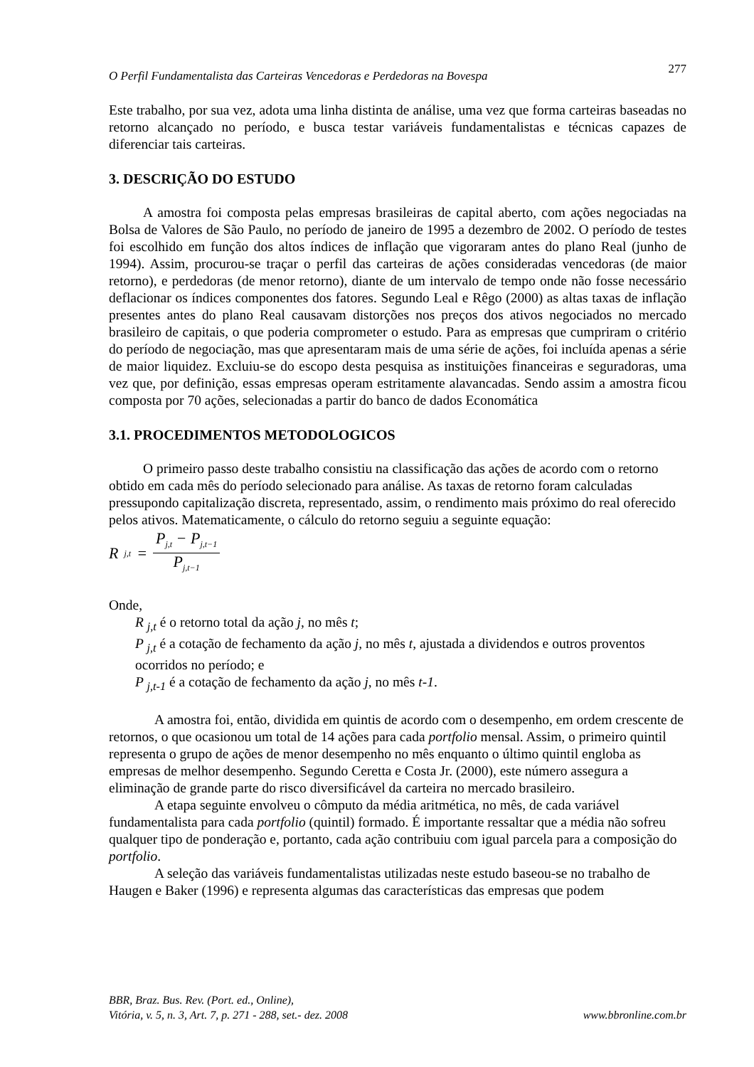O Perfil Fundamentalista das Carteiras Vencedoras e Perdedoras na Bovespa 277
Este trabalho, por sua vez, adota uma linha distinta de análise, uma vez que forma carteiras baseadas no retorno alcançado no período, e busca testar variáveis fundamentalistas e técnicas capazes de diferenciar tais carteiras.
3. DESCRIÇÃO DO ESTUDO
A amostra foi composta pelas empresas brasileiras de capital aberto, com ações negociadas na Bolsa de Valores de São Paulo, no período de janeiro de 1995 a dezembro de 2002. O período de testes foi escolhido em função dos altos índices de inflação que vigoraram antes do plano Real (junho de 1994). Assim, procurou-se traçar o perfil das carteiras de ações consideradas vencedoras (de maior retorno), e perdedoras (de menor retorno), diante de um intervalo de tempo onde não fosse necessário deflacionar os índices componentes dos fatores. Segundo Leal e Rêgo (2000) as altas taxas de inflação presentes antes do plano Real causavam distorções nos preços dos ativos negociados no mercado brasileiro de capitais, o que poderia comprometer o estudo. Para as empresas que cumpriram o critério do período de negociação, mas que apresentaram mais de uma série de ações, foi incluída apenas a série de maior liquidez. Excluiu-se do escopo desta pesquisa as instituições financeiras e seguradoras, uma vez que, por definição, essas empresas operam estritamente alavancadas. Sendo assim a amostra ficou composta por 70 ações, selecionadas a partir do banco de dados Economática
3.1. PROCEDIMENTOS METODOLOGICOS
O primeiro passo deste trabalho consistiu na classificação das ações de acordo com o retorno obtido em cada mês do período selecionado para análise. As taxas de retorno foram calculadas pressupondo capitalização discreta, representado, assim, o rendimento mais próximo do real oferecido pelos ativos. Matematicamente, o cálculo do retorno seguiu a seguinte equação:
R<sub>j,t</sub> = P<sub>j,t</sub> − P<sub>j,t−1</sub> P<sub>j,t−1</sub>
Onde,
R <sub>j,t</sub> é o retorno total da ação j, no mês t;
P <sub>j,t</sub> é a cotação de fechamento da ação j, no mês t, ajustada a dividendos e outros proventos ocorridos no período; e
P <sub>j,t-1</sub> é a cotação de fechamento da ação j, no mês t-1.
A amostra foi, então, dividida em quintis de acordo com o desempenho, em ordem crescente de retornos, o que ocasionou um total de 14 ações para cada portfolio mensal. Assim, o primeiro quintil representa o grupo de ações de menor desempenho no mês enquanto o último quintil engloba as empresas de melhor desempenho. Segundo Ceretta e Costa Jr. (2000), este número assegura a eliminação de grande parte do risco diversificável da carteira no mercado brasileiro.
A etapa seguinte envolveu o cômputo da média aritmética, no mês, de cada variável fundamentalista para cada portfolio (quintil) formado. É importante ressaltar que a média não sofreu qualquer tipo de ponderação e, portanto, cada ação contribuiu com igual parcela para a composição do portfolio.
A seleção das variáveis fundamentalistas utilizadas neste estudo baseou-se no trabalho de Haugen e Baker (1996) e representa algumas das características das empresas que podem
BBR, Braz. Bus. Rev. (Port. ed., Online),
Vitória, v. 5, n. 3, Art. 7, p. 271 - 288, set.- dez. 2008 www.bbronline.com.br